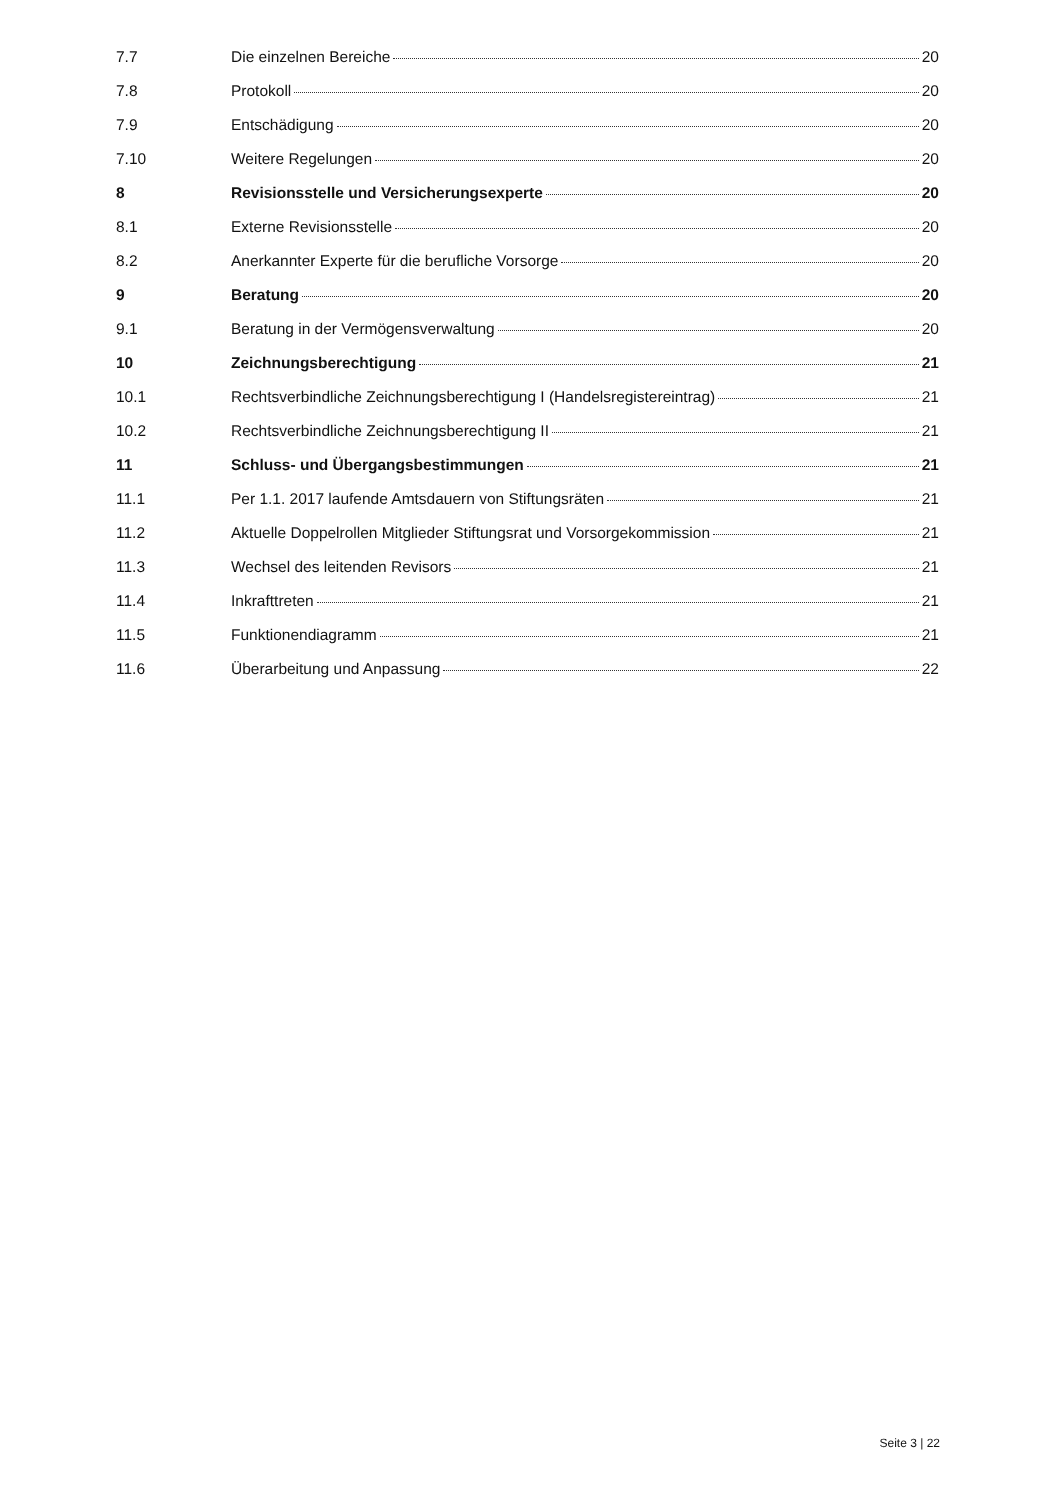7.7 Die einzelnen Bereiche 20
7.8 Protokoll 20
7.9 Entschädigung 20
7.10 Weitere Regelungen 20
8 Revisionsstelle und Versicherungsexperte 20
8.1 Externe Revisionsstelle 20
8.2 Anerkannter Experte für die berufliche Vorsorge 20
9 Beratung 20
9.1 Beratung in der Vermögensverwaltung 20
10 Zeichnungsberechtigung 21
10.1 Rechtsverbindliche Zeichnungsberechtigung I (Handelsregistereintrag) 21
10.2 Rechtsverbindliche Zeichnungsberechtigung II 21
11 Schluss- und Übergangsbestimmungen 21
11.1 Per 1.1. 2017 laufende Amtsdauern von Stiftungsräten 21
11.2 Aktuelle Doppelrollen Mitglieder Stiftungsrat und Vorsorgekommission 21
11.3 Wechsel des leitenden Revisors 21
11.4 Inkrafttreten 21
11.5 Funktionendiagramm 21
11.6 Überarbeitung und Anpassung 22
Seite 3 | 22